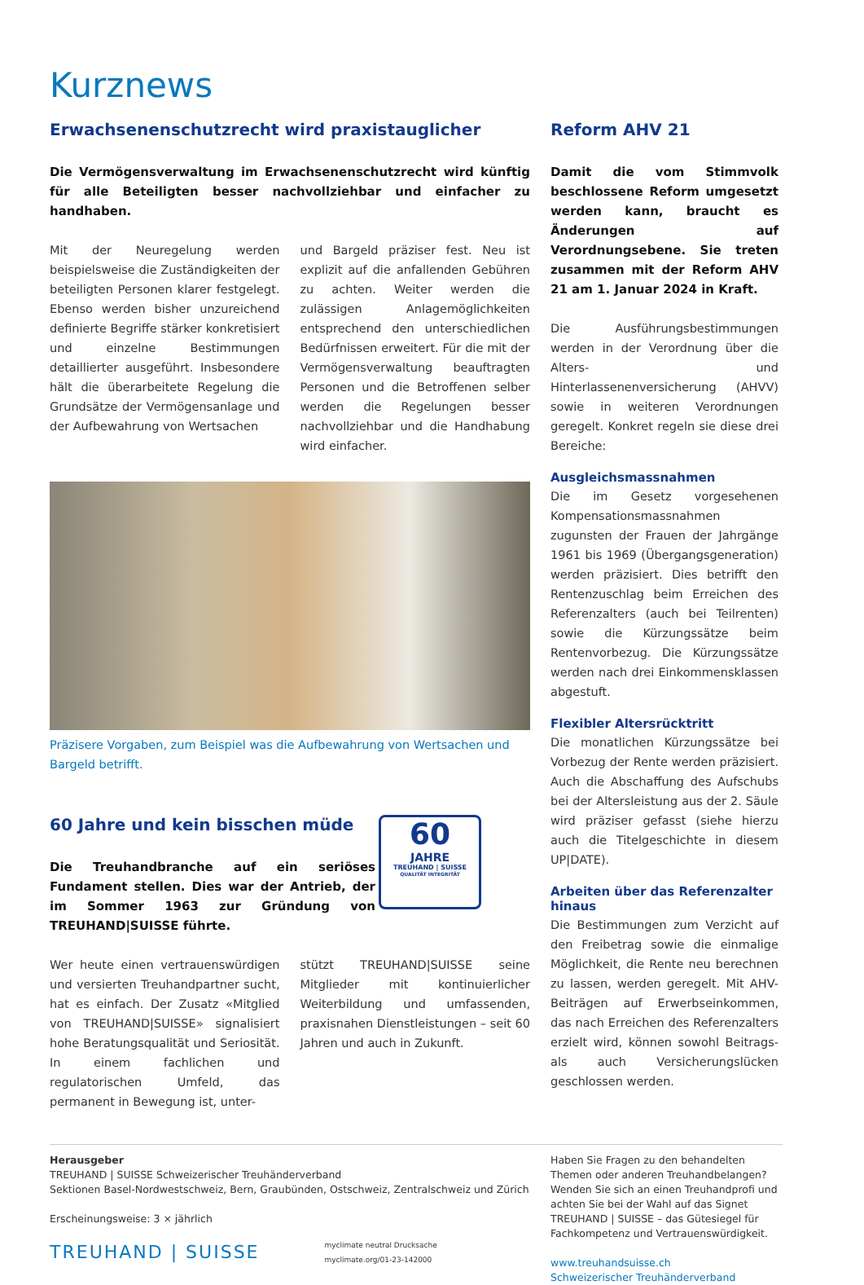Kurznews
Erwachsenenschutzrecht wird praxistauglicher
Die Vermögensverwaltung im Erwachsenenschutzrecht wird künftig für alle Beteiligten besser nachvollziehbar und einfacher zu handhaben.
Mit der Neuregelung werden beispielsweise die Zuständigkeiten der beteiligten Personen klarer festgelegt. Ebenso werden bisher unzureichend definierte Begriffe stärker konkretisiert und einzelne Bestimmungen detaillierter ausgeführt. Insbesondere hält die überarbeitete Regelung die Grundsätze der Vermögensanlage und der Aufbewahrung von Wertsachen
und Bargeld präziser fest. Neu ist explizit auf die anfallenden Gebühren zu achten. Weiter werden die zulässigen Anlagemöglichkeiten entsprechend den unterschiedlichen Bedürfnissen erweitert. Für die mit der Vermögensverwaltung beauftragten Personen und die Betroffenen selber werden die Regelungen besser nachvollziehbar und die Handhabung wird einfacher.
Präzisere Vorgaben, zum Beispiel was die Aufbewahrung von Wertsachen und Bargeld betrifft.
60 Jahre und kein bisschen müde
Die Treuhandbranche auf ein seriöses Fundament stellen. Dies war der Antrieb, der im Sommer 1963 zur Gründung von TREUHAND|SUISSE führte.
60
JAHRE
TREUHAND | SUISSE
QUALITÄT INTEGRITÄT
Wer heute einen vertrauenswürdigen und versierten Treuhandpartner sucht, hat es einfach. Der Zusatz «Mitglied von TREUHAND|SUISSE» signalisiert hohe Beratungsqualität und Seriosität. In einem fachlichen und regulatorischen Umfeld, das permanent in Bewegung ist, unter-
stützt TREUHAND|SUISSE seine Mitglieder mit kontinuierlicher Weiterbildung und umfassenden, praxisnahen Dienstleistungen – seit 60 Jahren und auch in Zukunft.
Reform AHV 21
Damit die vom Stimmvolk beschlossene Reform umgesetzt werden kann, braucht es Änderungen auf Verordnungsebene. Sie treten zusammen mit der Reform AHV 21 am 1. Januar 2024 in Kraft.
Die Ausführungsbestimmungen werden in der Verordnung über die Alters- und Hinterlassenenversicherung (AHVV) sowie in weiteren Verordnungen geregelt. Konkret regeln sie diese drei Bereiche:
Ausgleichsmassnahmen
Die im Gesetz vorgesehenen Kompensationsmassnahmen zugunsten der Frauen der Jahrgänge 1961 bis 1969 (Übergangsgeneration) werden präzisiert. Dies betrifft den Rentenzuschlag beim Erreichen des Referenzalters (auch bei Teilrenten) sowie die Kürzungssätze beim Rentenvorbezug. Die Kürzungssätze werden nach drei Einkommensklassen abgestuft.
Flexibler Altersrücktritt
Die monatlichen Kürzungssätze bei Vorbezug der Rente werden präzisiert. Auch die Abschaffung des Aufschubs bei der Altersleistung aus der 2. Säule wird präziser gefasst (siehe hierzu auch die Titelgeschichte in diesem UP|DATE).
Arbeiten über das Referenzalter hinaus
Die Bestimmungen zum Verzicht auf den Freibetrag sowie die einmalige Möglichkeit, die Rente neu berechnen zu lassen, werden geregelt. Mit AHV-Beiträgen auf Erwerbseinkommen, das nach Erreichen des Referenzalters erzielt wird, können sowohl Beitrags- als auch Versicherungslücken geschlossen werden.
Herausgeber
TREUHAND | SUISSE Schweizerischer Treuhänderverband
Sektionen Basel-Nordwestschweiz, Bern, Graubünden, Ostschweiz, Zentralschweiz und Zürich
Erscheinungsweise: 3 × jährlich
TREUHAND | SUISSE myclimate neutral Drucksache
myclimate.org/01-23-142000
Haben Sie Fragen zu den behandelten Themen oder anderen Treuhandbelangen? Wenden Sie sich an einen Treuhandprofi und achten Sie bei der Wahl auf das Signet TREUHAND | SUISSE – das Gütesiegel für Fachkompetenz und Vertrauenswürdigkeit.
www.treuhandsuisse.ch
Schweizerischer Treuhänderverband